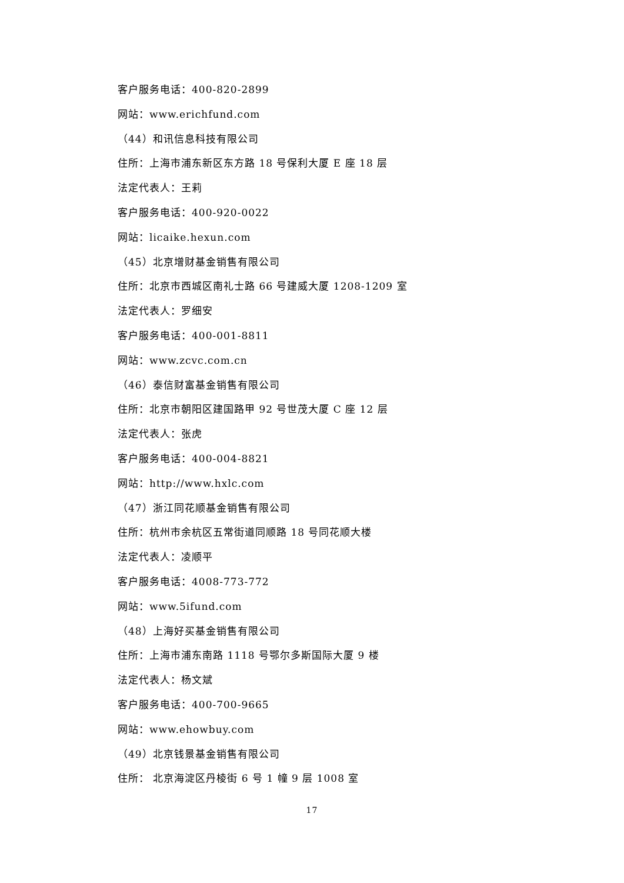客户服务电话：400-820-2899
网站：www.erichfund.com
（44）和讯信息科技有限公司
住所：上海市浦东新区东方路 18 号保利大厦 E 座 18 层
法定代表人：王莉
客户服务电话：400-920-0022
网站：licaike.hexun.com
（45）北京增财基金销售有限公司
住所：北京市西城区南礼士路 66 号建威大厦 1208-1209 室
法定代表人：罗细安
客户服务电话：400-001-8811
网站：www.zcvc.com.cn
（46）泰信财富基金销售有限公司
住所：北京市朝阳区建国路甲 92 号世茂大厦 C 座 12 层
法定代表人：张虎
客户服务电话：400-004-8821
网站：http://www.hxlc.com
（47）浙江同花顺基金销售有限公司
住所：杭州市余杭区五常街道同顺路 18 号同花顺大楼
法定代表人：凌顺平
客户服务电话：4008-773-772
网站：www.5ifund.com
（48）上海好买基金销售有限公司
住所：上海市浦东南路 1118 号鄂尔多斯国际大厦 9 楼
法定代表人：杨文斌
客户服务电话：400-700-9665
网站：www.ehowbuy.com
（49）北京钱景基金销售有限公司
住所： 北京海淀区丹棱街 6 号 1 幢 9 层 1008 室
17